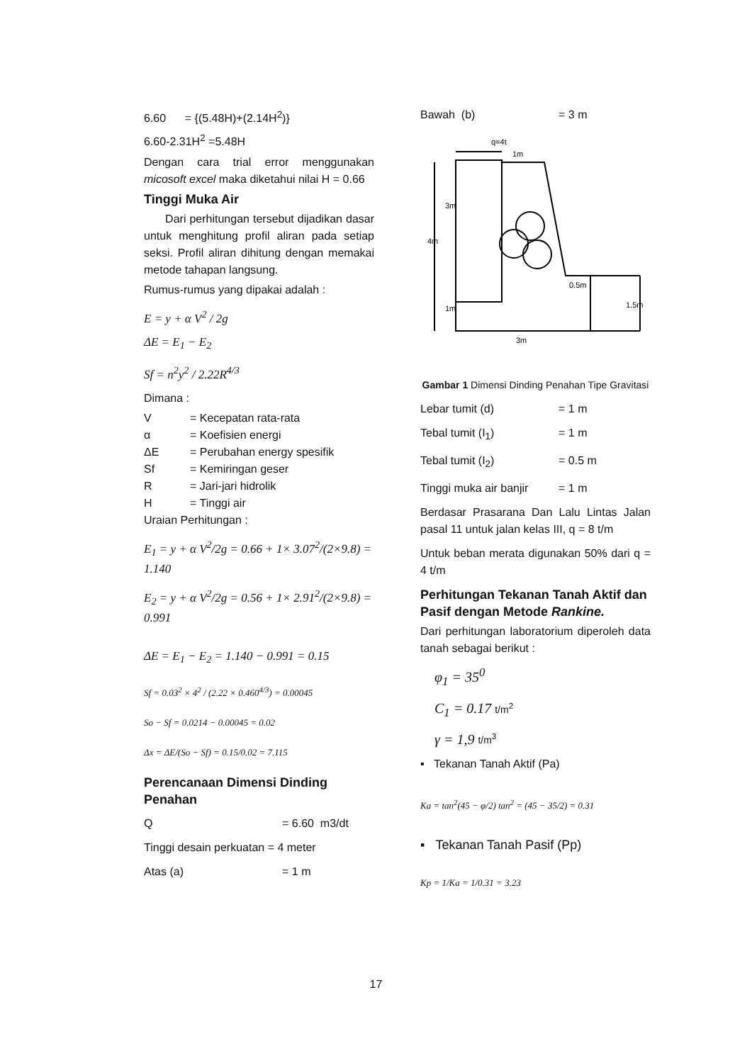6.60 = {(5.48H)+(2.14H<sup>2</sup>)}
6.60-2.31H<sup>2</sup> =5.48H
Dengan cara trial error menggunakan micosoft excel maka diketahui nilai H = 0.66
Tinggi Muka Air
Dari perhitungan tersebut dijadikan dasar untuk menghitung profil aliran pada setiap seksi. Profil aliran dihitung dengan memakai metode tahapan langsung.
Rumus-rumus yang dipakai adalah :
E = y + α V<sup>2</sup> / 2g
ΔE = E<sub>1</sub> − E<sub>2</sub>
Sf = n<sup>2</sup>y<sup>2</sup> / 2.22R<sup>4/3</sup>
Dimana :
V = Kecepatan rata-rata
α = Koefisien energi
ΔE = Perubahan energy spesifik
Sf = Kemiringan geser
R = Jari-jari hidrolik
H = Tinggi air
Uraian Perhitungan :
E<sub>1</sub> = y + α V<sup>2</sup>/2g = 0.66 + 1× 3.07<sup>2</sup>/(2×9.8) = 1.140
E<sub>2</sub> = y + α V<sup>2</sup>/2g = 0.56 + 1× 2.91<sup>2</sup>/(2×9.8) = 0.991
ΔE = E<sub>1</sub> − E<sub>2</sub> = 1.140 − 0.991 = 0.15
Sf = 0.03<sup>2</sup> × 4<sup>2</sup> / (2.22 × 0.460<sup>4/3</sup>) = 0.00045
So − Sf = 0.0214 − 0.00045 = 0.02
Δx = ΔE/(So − Sf) = 0.15/0.02 = 7.115
Perencanaan Dimensi Dinding Penahan
Q = 6.60 m3/dt
Tinggi desain perkuatan = 4 meter
Atas (a) = 1 m
Bawah (b) = 3 m
q=4t
1m
4m
3m
1m
0.5m
1.5m
3m
Gambar 1 Dimensi Dinding Penahan Tipe Gravitasi
Lebar tumit (d) = 1 m
Tebal tumit (I<sub>1</sub>) = 1 m
Tebal tumit (I<sub>2</sub>) = 0.5 m
Tinggi muka air banjir = 1 m
Berdasar Prasarana Dan Lalu Lintas Jalan pasal 11 untuk jalan kelas III, q = 8 t/m
Untuk beban merata digunakan 50% dari q = 4 t/m
Perhitungan Tekanan Tanah Aktif dan Pasif dengan Metode Rankine.
Dari perhitungan laboratorium diperoleh data tanah sebagai berikut :
φ<sub>1</sub> = 35<sup>0</sup>
C<sub>1</sub> = 0.17 t/m<sup>2</sup>
γ = 1,9 t/m<sup>3</sup>
▪ Tekanan Tanah Aktif (Pa)
Ka = tan<sup>2</sup>(45 − φ/2) tan<sup>2</sup> = (45 − 35/2) = 0.31
▪ Tekanan Tanah Pasif (Pp)
Kp = 1/Ka = 1/0.31 = 3.23
17